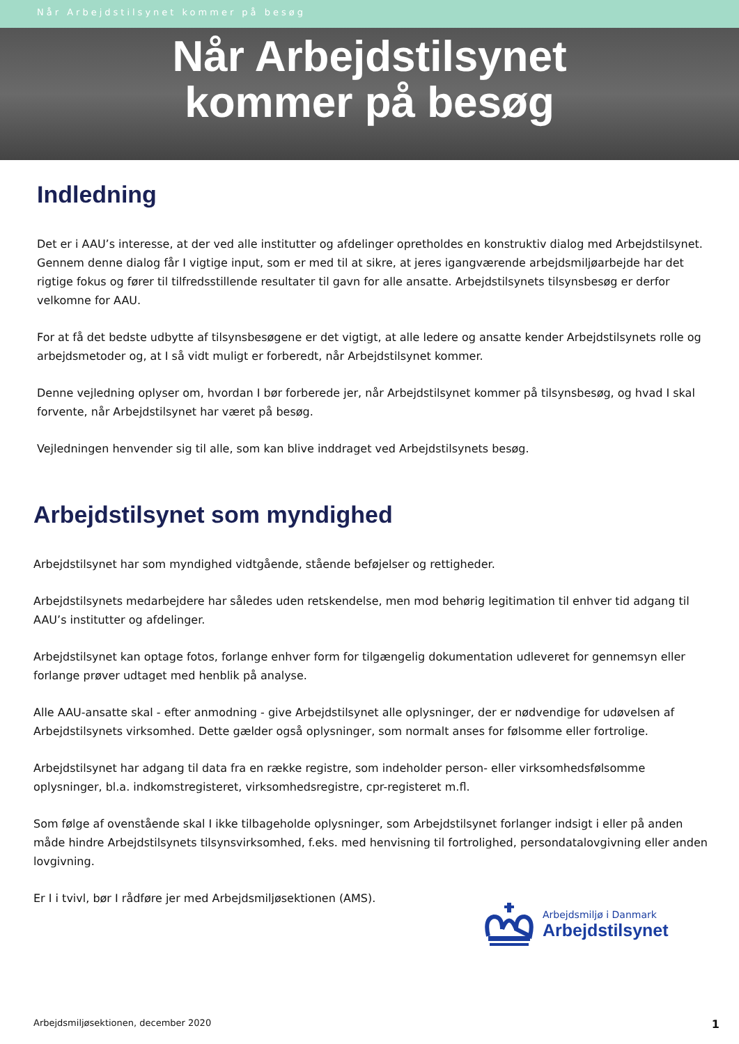Når Arbejdstilsynet kommer på besøg
Når Arbejdstilsynet
kommer på besøg
Indledning
Det er i AAU’s interesse, at der ved alle institutter og afdelinger opretholdes en konstruktiv dialog med Arbejdstilsynet. Gennem denne dialog får I vigtige input, som er med til at sikre, at jeres igangværende arbejdsmiljøarbejde har det rigtige fokus og fører til tilfredsstillende resultater til gavn for alle ansatte. Arbejdstilsynets tilsynsbesøg er derfor velkomne for AAU.
For at få det bedste udbytte af tilsynsbesøgene er det vigtigt, at alle ledere og ansatte kender Arbejdstilsynets rolle og arbejdsmetoder og, at I så vidt muligt er forberedt, når Arbejdstilsynet kommer.
Denne vejledning oplyser om, hvordan I bør forberede jer, når Arbejdstilsynet kommer på tilsynsbesøg, og hvad I skal forvente, når Arbejdstilsynet har været på besøg.
Vejledningen henvender sig til alle, som kan blive inddraget ved Arbejdstilsynets besøg.
Arbejdstilsynet som myndighed
Arbejdstilsynet har som myndighed vidtgående, stående beføjelser og rettigheder.
Arbejdstilsynets medarbejdere har således uden retskendelse, men mod behørig legitimation til enhver tid adgang til AAU’s institutter og afdelinger.
Arbejdstilsynet kan optage fotos, forlange enhver form for tilgængelig dokumentation udleveret for gennemsyn eller forlange prøver udtaget med henblik på analyse.
Alle AAU-ansatte skal - efter anmodning - give Arbejdstilsynet alle oplysninger, der er nødvendige for udøvelsen af Arbejdstilsynets virksomhed. Dette gælder også oplysninger, som normalt anses for følsomme eller fortrolige.
Arbejdstilsynet har adgang til data fra en række registre, som indeholder person- eller virksomhedsfølsomme oplysninger, bl.a. indkomstregisteret, virksomhedsregistre, cpr-registeret m.fl.
Som følge af ovenstående skal I ikke tilbageholde oplysninger, som Arbejdstilsynet forlanger indsigt i eller på anden måde hindre Arbejdstilsynets tilsynsvirksomhed, f.eks. med henvisning til fortrolighed, persondatalovgivning eller anden lovgivning.
Er I i tvivl, bør I rådføre jer med Arbejdsmiljøsektionen (AMS).
Arbejdsmiljø i Danmark
Arbejdstilsynet
Arbejdsmiljøsektionen, december 2020 1